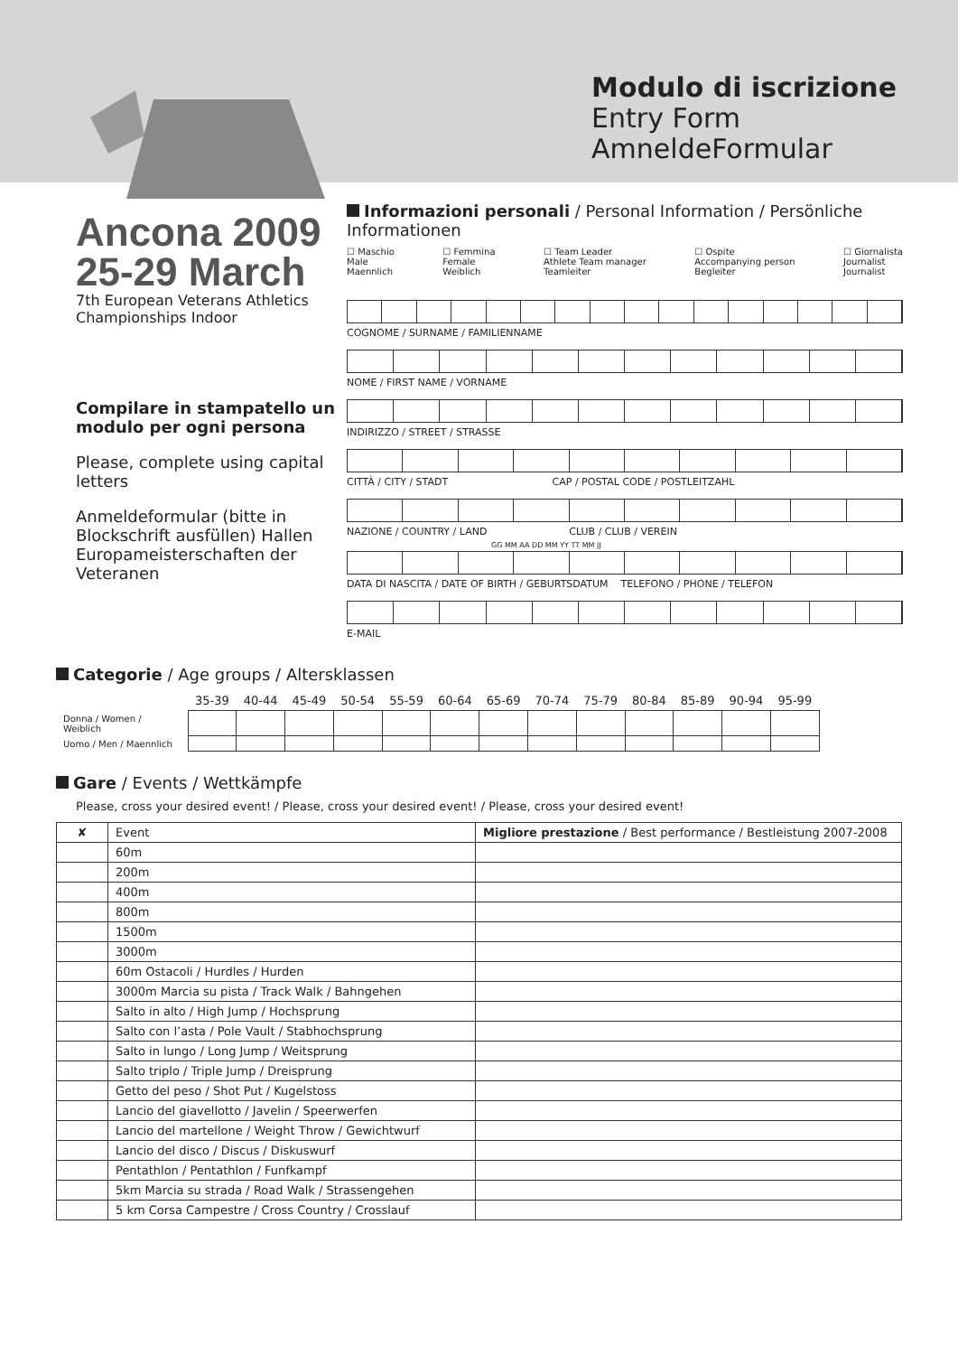Modulo di iscrizione
Entry Form
AmneldeFormular
Ancona 2009
25-29 March
7th European Veterans Athletics Championships Indoor
Compilare in stampatello un modulo per ogni persona
Please, complete using capital letters
Anmeldeformular (bitte in Blockschrift ausfüllen) Hallen Europameisterschaften der Veteranen
Informazioni personali / Personal Information / Persönliche Informationen
☐ Maschio
Male
Maennlich
☐ Femmina
Female
Weiblich
☐ Team Leader
Athlete Team manager
Teamleiter
☐ Ospite
Accompanying person
Begleiter
☐ Giornalista
Journalist
Journalist
COGNOME / SURNAME / FAMILIENNAME
NOME / FIRST NAME / VORNAME
INDIRIZZO / STREET / STRASSE
CITTÀ / CITY / STADT CAP / POSTAL CODE / POSTLEITZAHL
NAZIONE / COUNTRY / LAND CLUB / CLUB / VEREIN
GG MM AA DD MM YY TT MM JJ
DATA DI NASCITA / DATE OF BIRTH / GEBURTSDATUM TELEFONO / PHONE / TELEFON
E-MAIL
Categorie / Age groups / Altersklassen
| | 35-39 | 40-44 | 45-49 | 50-54 | 55-59 | 60-64 | 65-69 | 70-74 | 75-79 | 80-84 | 85-89 | 90-94 | 95-99 |
| --- | --- | --- | --- | --- | --- | --- | --- | --- | --- | --- | --- | --- | --- |
| Donna / Women / Weiblich | | | | | | | | | | | | | |
| Uomo / Men / Maennlich | | | | | | | | | | | | | |
Gare / Events / Wettkämpfe
Please, cross your desired event! / Please, cross your desired event! / Please, cross your desired event!
| ✘ | Event | Migliore prestazione / Best performance / Bestleistung 2007-2008 |
| --- | --- | --- |
| | 60m | |
| | 200m | |
| | 400m | |
| | 800m | |
| | 1500m | |
| | 3000m | |
| | 60m Ostacoli / Hurdles / Hurden | |
| | 3000m Marcia su pista / Track Walk / Bahngehen | |
| | Salto in alto / High Jump / Hochsprung | |
| | Salto con l’asta / Pole Vault / Stabhochsprung | |
| | Salto in lungo / Long Jump / Weitsprung | |
| | Salto triplo / Triple Jump / Dreisprung | |
| | Getto del peso / Shot Put / Kugelstoss | |
| | Lancio del giavellotto / Javelin / Speerwerfen | |
| | Lancio del martellone / Weight Throw / Gewichtwurf | |
| | Lancio del disco / Discus / Diskuswurf | |
| | Pentathlon / Pentathlon / Funfkampf | |
| | 5km Marcia su strada / Road Walk / Strassengehen | |
| | 5 km Corsa Campestre / Cross Country / Crosslauf | |